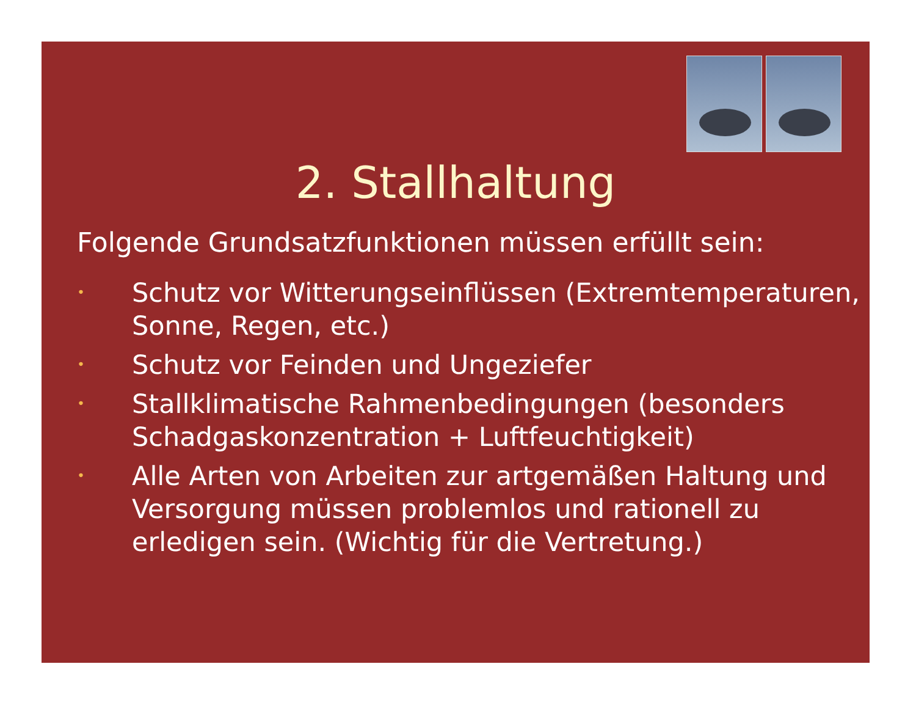2. Stallhaltung
Folgende Grundsatzfunktionen müssen erfüllt sein:
• Schutz vor Witterungseinflüssen (Extremtemperaturen, Sonne, Regen, etc.)
• Schutz vor Feinden und Ungeziefer
• Stallklimatische Rahmenbedingungen (besonders Schadgaskonzentration + Luftfeuchtigkeit)
• Alle Arten von Arbeiten zur artgemäßen Haltung und Versorgung müssen problemlos und rationell zu erledigen sein. (Wichtig für die Vertretung.)